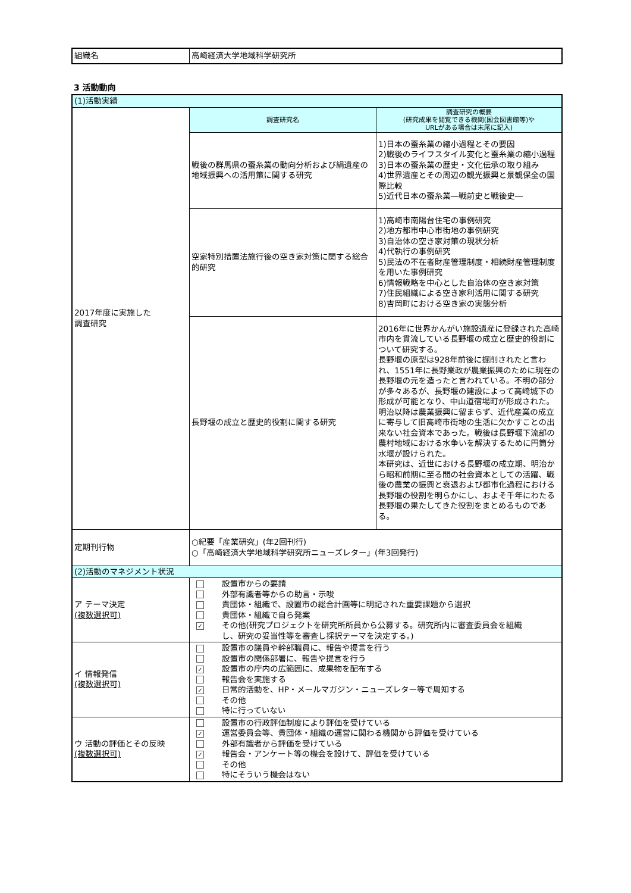| 組織名 | 高崎経済大学地域科学研究所 |
3 活動動向
| (1)活動実績 | | |
| 2017年度に実施した 調査研究 | 調査研究名 | 調査研究の概要 (研究成果を閲覧できる機関(国会図書館等)や URLがある場合は末尾に記入) |
| | 戦後の群馬県の蚕糸業の動向分析および絹遺産の地域振興への活用策に関する研究 | 1)日本の蚕糸業の縮小過程とその要因 2)戦後のライフスタイル変化と蚕糸業の縮小過程 3)日本の蚕糸業の歴史・文化伝承の取り組み 4)世界遺産とその周辺の観光振興と景観保全の国際比較 5)近代日本の蚕糸業―戦前史と戦後史― |
| | 空家特別措置法施行後の空き家対策に関する総合的研究 | 1)高崎市南陽台住宅の事例研究 2)地方都市中心市街地の事例研究 3)自治体の空き家対策の現状分析 4)代執行の事例研究 5)民法の不在者財産管理制度・相続財産管理制度を用いた事例研究 6)情報戦略を中心とした自治体の空き家対策 7)住民組織による空き家利活用に関する研究 8)吉岡町における空き家の実態分析 |
| | 長野堰の成立と歴史的役割に関する研究 | 2016年に世界かんがい施設遺産に登録された高崎市内を貫流している長野堰の成立と歴史的役割について研究する。 長野堰の原型は928年前後に掘削されたと言われ、1551年に長野業政が農業振興のために現在の長野堰の元を造ったと言われている。不明の部分が多々あるが、長野堰の建設によって高崎城下の形成が可能となり、中山道宿場町が形成された。明治以降は農業振興に留まらず、近代産業の成立に寄与して旧高崎市街地の生活に欠かすことの出来ない社会資本であった。戦後は長野堰下流部の農村地域における水争いを解決するために円筒分水堰が設けられた。 本研究は、近世における長野堰の成立期、明治から昭和前期に至る間の社会資本としての活躍、戦後の農業の振興と衰退および都市化過程における長野堰の役割を明らかにし、およそ千年にわたる長野堰の果たしてきた役割をまとめるものである。 |
| 定期刊行物 | ○紀要「産業研究」(年2回刊行) ○「高崎経済大学地域科学研究所ニューズレター」(年3回発行) | |
| (2)活動のマネジメント状況 | | |
| ア テーマ決定 (複数選択可) | 設置市からの要請 外部有識者等からの助言・示唆 貴団体・組織で、設置市の総合計画等に明記された重要課題から選択 貴団体・組織で自ら発案 ✓ その他(研究プロジェクトを研究所所員から公募する。研究所内に審査委員会を組織 し、研究の妥当性等を審査し採択テーマを決定する。) | |
| イ 情報発信 (複数選択可) | 設置市の議員や幹部職員に、報告や提言を行う 設置市の関係部署に、報告や提言を行う ✓ 設置市の庁内の広範囲に、成果物を配布する 報告会を実施する ✓ 日常的活動を、HP・メールマガジン・ニューズレター等で周知する その他 特に行っていない | |
| ウ 活動の評価とその反映 (複数選択可) | 設置市の行政評価制度により評価を受けている ✓ 運営委員会等、貴団体・組織の運営に関わる機関から評価を受けている 外部有識者から評価を受けている ✓ 報告会・アンケート等の機会を設けて、評価を受けている その他 特にそういう機会はない | |